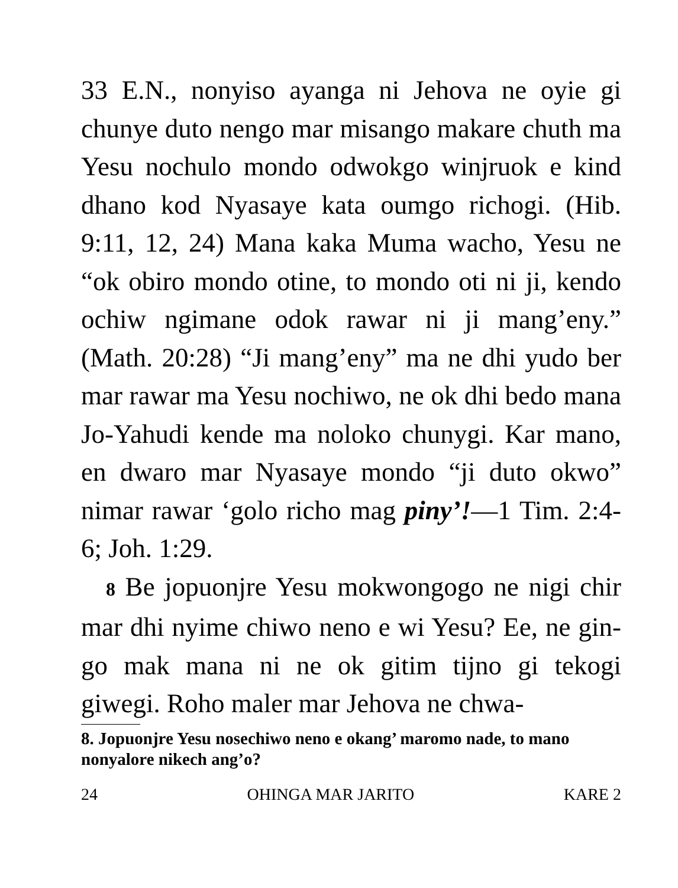33 E.N., nonyiso ayanga ni Jehova ne oyie gi chunye duto nengo mar misango makare chuth ma Yesu nochulo mondo odwokgo winjruok e kind dhano kod Nyasaye kata oumgo richogi. (Hib. 9:11, 12, 24) Mana kaka Muma wacho, Yesu ne “ok obiro mondo otine, to mondo oti ni ji, kendo ochiw ngimane odok rawar ni ji mang’eny.” (Math. 20:28) “Ji mang’eny” ma ne dhi yudo ber mar rawar ma Yesu nochiwo, ne ok dhi bedo mana Jo-Yahudi kende ma noloko chunygi. Kar mano, en dwaro mar Nyasaye mondo “ji duto okwo” nimar rawar ‘golo richo mag piny’!—1 Tim. 2:4-6; Joh. 1:29.
8 Be jopuonjre Yesu mokwongogo ne nigi chir mar dhi nyime chiwo neno e wi Yesu? Ee, ne gin-go mak mana ni ne ok gitim tijno gi tekogi giwegi. Roho maler mar Jehova ne chwa-
8. Jopuonjre Yesu nosechiwo neno e okang’ maromo nade, to mano nonyalore nikech ang’o?
24 OHINGA MAR JARITO KARE 2